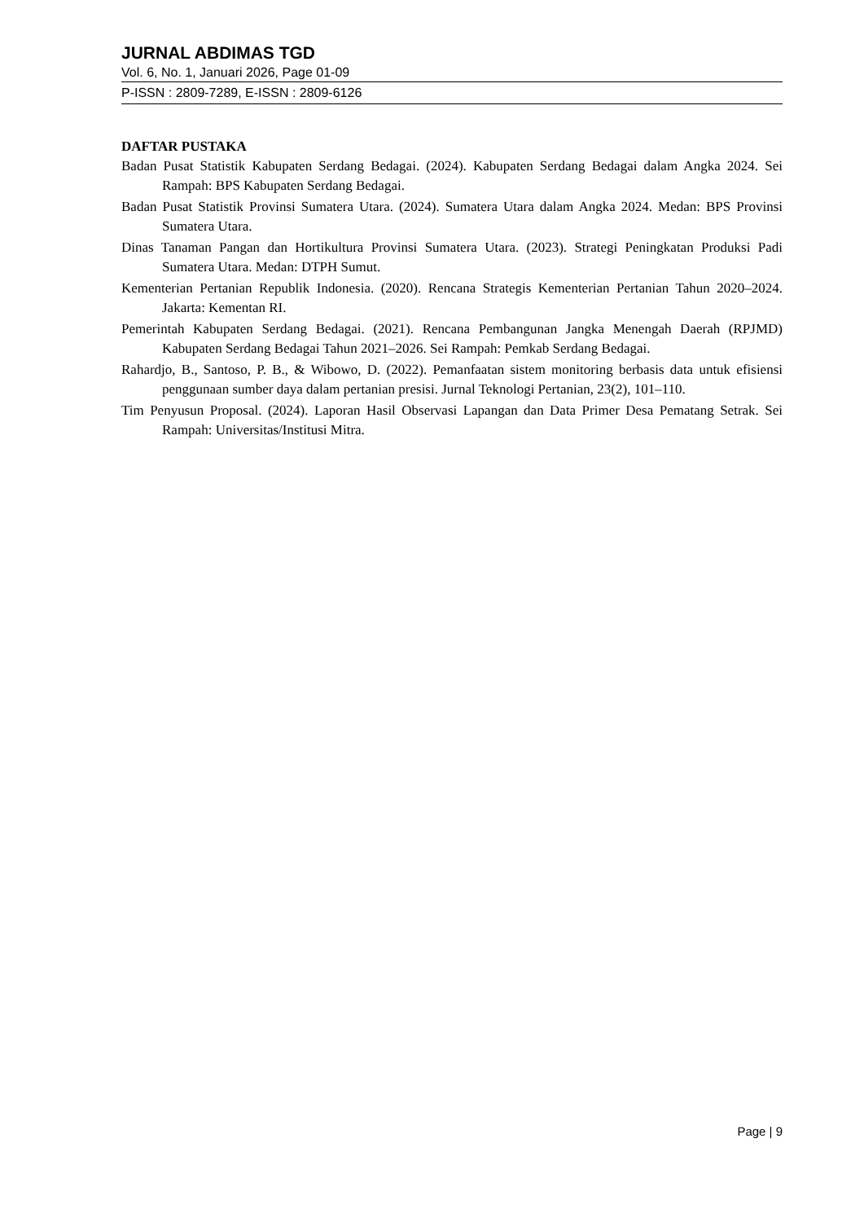JURNAL ABDIMAS TGD
Vol. 6, No. 1, Januari 2026, Page 01-09
P-ISSN : 2809-7289, E-ISSN : 2809-6126
DAFTAR PUSTAKA
Badan Pusat Statistik Kabupaten Serdang Bedagai. (2024). Kabupaten Serdang Bedagai dalam Angka 2024. Sei Rampah: BPS Kabupaten Serdang Bedagai.
Badan Pusat Statistik Provinsi Sumatera Utara. (2024). Sumatera Utara dalam Angka 2024. Medan: BPS Provinsi Sumatera Utara.
Dinas Tanaman Pangan dan Hortikultura Provinsi Sumatera Utara. (2023). Strategi Peningkatan Produksi Padi Sumatera Utara. Medan: DTPH Sumut.
Kementerian Pertanian Republik Indonesia. (2020). Rencana Strategis Kementerian Pertanian Tahun 2020–2024. Jakarta: Kementan RI.
Pemerintah Kabupaten Serdang Bedagai. (2021). Rencana Pembangunan Jangka Menengah Daerah (RPJMD) Kabupaten Serdang Bedagai Tahun 2021–2026. Sei Rampah: Pemkab Serdang Bedagai.
Rahardjo, B., Santoso, P. B., & Wibowo, D. (2022). Pemanfaatan sistem monitoring berbasis data untuk efisiensi penggunaan sumber daya dalam pertanian presisi. Jurnal Teknologi Pertanian, 23(2), 101–110.
Tim Penyusun Proposal. (2024). Laporan Hasil Observasi Lapangan dan Data Primer Desa Pematang Setrak. Sei Rampah: Universitas/Institusi Mitra.
Page | 9